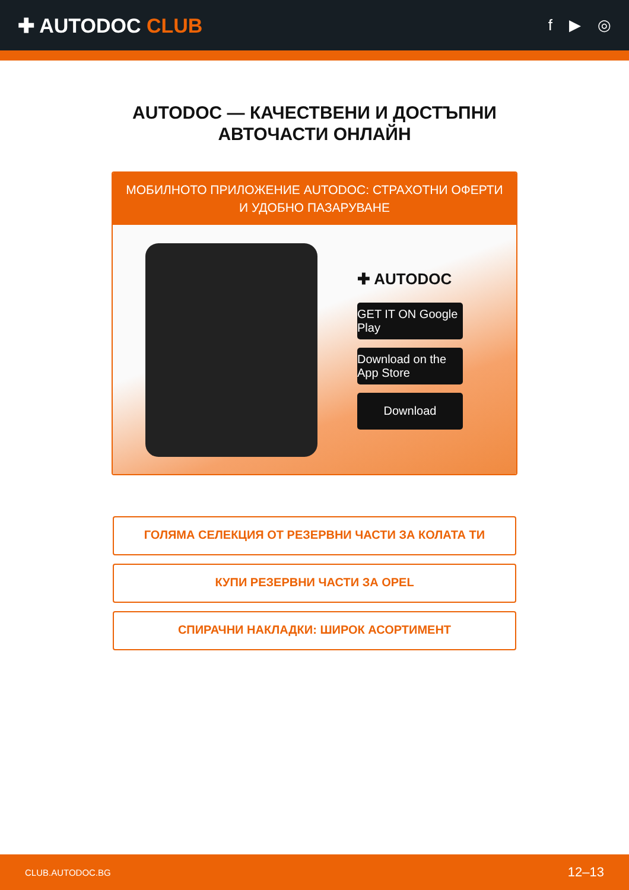✚ AUTODOC CLUB
f ▶ ◎
AUTODOC — КАЧЕСТВЕНИ И ДОСТЪПНИ
АВТОЧАСТИ ОНЛАЙН
МОБИЛНОТО ПРИЛОЖЕНИЕ AUTODOC: СТРАХОТНИ ОФЕРТИ И УДОБНО ПАЗАРУВАНЕ
✚ AUTODOC
GET IT ON Google Play
Download on the App Store
Download
ГОЛЯМА СЕЛЕКЦИЯ ОТ РЕЗЕРВНИ ЧАСТИ ЗА КОЛАТА ТИ
КУПИ РЕЗЕРВНИ ЧАСТИ ЗА OPEL
СПИРАЧНИ НАКЛАДКИ: ШИРОК АСОРТИМЕНТ
CLUB.AUTODOC.BG 12–13